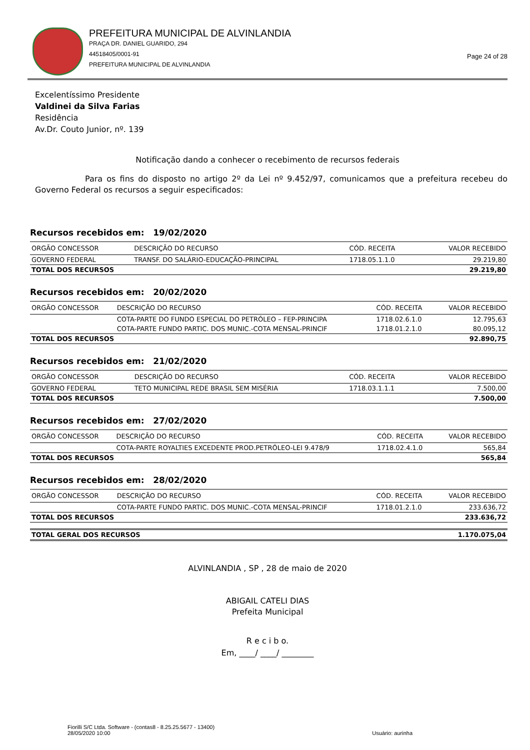PREFEITURA MUNICIPAL DE ALVINLANDIA
PRAÇA DR. DANIEL GUARIDO, 294
44518405/0001-91
PREFEITURA MUNICIPAL DE ALVINLANDIA
Page 24 of 28
Excelentíssimo Presidente
Valdinei da Silva Farias
Residência
Av.Dr. Couto Junior, nº. 139
Notificação dando a conhecer o recebimento de recursos federais
Para os fins do disposto no artigo 2º da Lei nº 9.452/97, comunicamos que a prefeitura recebeu do Governo Federal os recursos a seguir especificados:
Recursos recebidos em: 19/02/2020
| ORGÃO CONCESSOR | DESCRIÇÃO DO RECURSO | CÓD. RECEITA | VALOR RECEBIDO |
| --- | --- | --- | --- |
| GOVERNO FEDERAL | TRANSF. DO SALÁRIO-EDUCAÇÃO-PRINCIPAL | 1718.05.1.1.0 | 29.219,80 |
| TOTAL DOS RECURSOS | | | 29.219,80 |
Recursos recebidos em: 20/02/2020
| ORGÃO CONCESSOR | DESCRIÇÃO DO RECURSO | CÓD. RECEITA | VALOR RECEBIDO |
| --- | --- | --- | --- |
| | COTA-PARTE DO FUNDO ESPECIAL DO PETRÓLEO – FEP-PRINCIPA | 1718.02.6.1.0 | 12.795,63 |
| | COTA-PARTE FUNDO PARTIC. DOS MUNIC.-COTA MENSAL-PRINCIF | 1718.01.2.1.0 | 80.095,12 |
| TOTAL DOS RECURSOS | | | 92.890,75 |
Recursos recebidos em: 21/02/2020
| ORGÃO CONCESSOR | DESCRIÇÃO DO RECURSO | CÓD. RECEITA | VALOR RECEBIDO |
| --- | --- | --- | --- |
| GOVERNO FEDERAL | TETO MUNICIPAL REDE BRASIL SEM MISÉRIA | 1718.03.1.1.1 | 7.500,00 |
| TOTAL DOS RECURSOS | | | 7.500,00 |
Recursos recebidos em: 27/02/2020
| ORGÃO CONCESSOR | DESCRIÇÃO DO RECURSO | CÓD. RECEITA | VALOR RECEBIDO |
| --- | --- | --- | --- |
| | COTA-PARTE ROYALTIES EXCEDENTE PROD.PETRÓLEO-LEI 9.478/9 | 1718.02.4.1.0 | 565,84 |
| TOTAL DOS RECURSOS | | | 565,84 |
Recursos recebidos em: 28/02/2020
| ORGÃO CONCESSOR | DESCRIÇÃO DO RECURSO | CÓD. RECEITA | VALOR RECEBIDO |
| --- | --- | --- | --- |
| | COTA-PARTE FUNDO PARTIC. DOS MUNIC.-COTA MENSAL-PRINCIF | 1718.01.2.1.0 | 233.636,72 |
| TOTAL DOS RECURSOS | | | 233.636,72 |
| TOTAL GERAL DOS RECURSOS | 1.170.075,04 |
ALVINLANDIA , SP , 28 de maio de 2020
ABIGAIL CATELI DIAS
Prefeita Municipal
R e c i b o.
Em, ____/ ____/ ________
Fiorilli S/C Ltda. Software - (contas8 - 8.25.25.5677 - 13400)
28/05/2020 10:00
Usuário: aurinha